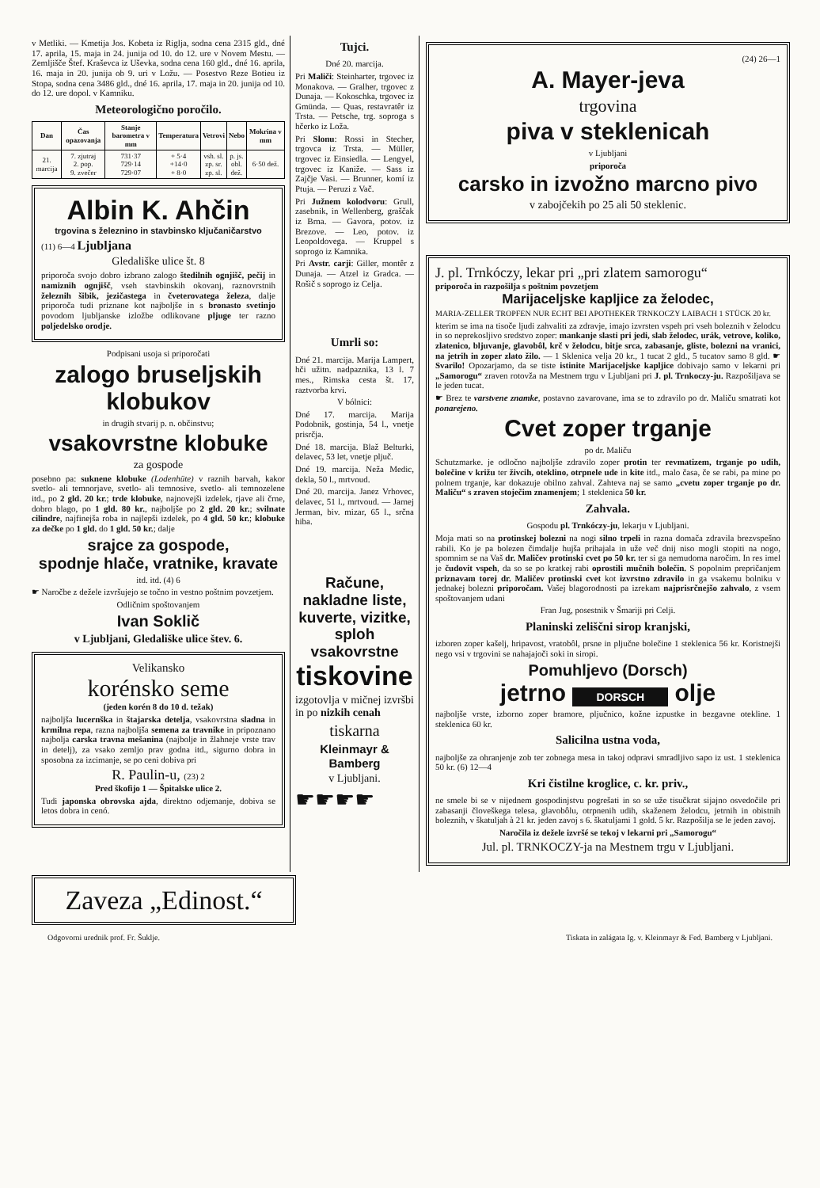v Metliki. — Kmetija Jos. Kobeta iz Riglja, sodna cena 2315 gld., dné 17. aprila, 15. maja in 24. junija od 10. do 12. ure v Novem Mestu. — Zemljišče Štef. Kraševca iz Uševka, sodna cena 160 gld., dné 16. aprila, 16. maja in 20. junija ob 9. uri v Ložu. — Posestvo Reze Botieu iz Stopa, sodna cena 3486 gld., dné 16. aprila, 17. maja in 20. junija od 10. do 12. ure dopol. v Kamniku.
Meteorologično poročilo.
| Dan | Čas opazovanja | Stanje barometra v mm | Temperatura | Vetrovi | Nebo | Mokrina v mm |
| --- | --- | --- | --- | --- | --- | --- |
| 21. marcija | 7. zjutraj 2. pop. 9. zvečer | 731·37 729·14 729·07 | + 5·4 +14·0 + 8·0 | vsh. sl. zp. sr. zp. sl. | p. js. obl. dež. | 6·50 dež. |
Albin K. Ahčin
trgovina s železnino in stavbinsko ključaničarstvo
(11) 6—4 Ljubljana
Gledališke ulice št. 8
priporoča svojo dobro izbrano zalogo štedilnih ognjišč, pečij in namiznih ognjišč, vseh stavbinskih okovanj, raznovrstnih železnih šibik, jezičastega in čveterovatega železa, dalje priporoča tudi priznane kot najboljše in s bronasto svetinjo povodom ljubljanske izložbe odlikovane pljuge ter razno poljedelsko orodje.
Podpisani usoja si priporočati
zalogo bruseljskih klobukov
in drugih stvarij p. n. občinstvu;
vsakovrstne klobuke
za gospode
posebno pa: suknene klobuke (Lodenhüte) v raznih barvah, kakor svetlo- ali temnorjave, svetlo- ali temnosive, svetlo- ali temnozelene itd., po 2 gld. 20 kr.; trde klobuke, najnovejši izdelek, rjave ali črne, dobro blago, po 1 gld. 80 kr., najboljše po 2 gld. 20 kr.; svilnate cilindre, najfinejša roba in najlepši izdelek, po 4 gld. 50 kr.; klobuke za dečke po 1 gld. do 1 gld. 50 kr.; dalje
srajce za gospode,
spodnje hlače, vratnike, kravate
itd. itd. (4) 6
☛ Naročbe z dežele izvršujejo se točno in vestno poštnim povzetjem.
Odličnim spoštovanjem
Ivan Soklič
v Ljubljani, Gledališke ulice štev. 6.
Velikansko
korénsko seme
(jeden korén 8 do 10 d. težak)
najboljša lucernška in štajarska detelja, vsakovrstna sladna in krmilna repa, razna najboljša semena za travnike in pripoznano najbolja carska travna mešanina (najbolje in žlahneje vrste trav in detelj), za vsako zemljo prav godna itd., sigurno dobra in sposobna za izcimanje, se po ceni dobiva pri
R. Paulin-u, (23) 2
Pred škofijo 1 — Špitalske ulice 2.
Tudi japonska obrovska ajda, direktno odjemanje, dobiva se letos dobra in cenó.
Tujci.
Dné 20. marcija.
Pri Maliči: Steinharter, trgovec iz Monakova. — Gralher, trgovec z Dunaja. — Kokoschka, trgovec iz Gmünda. — Quas, restavratêr iz Trsta. — Petsche, trg. soproga s hčerko iz Loža.
Pri Slonu: Rossi in Stecher, trgovca iz Trsta. — Müller, trgovec iz Einsiedla. — Lengyel, trgovec iz Kaniže. — Sass iz Zajčje Vasi. — Brunner, komí iz Ptuja. — Peruzi z Vač.
Pri Južnem kolodvoru: Grull, zasebnik, in Wellenberg, graščak iz Brna. — Gavora, potov. iz Brezove. — Leo, potov. iz Leopoldovega. — Kruppel s soprogo iz Kamnika.
Pri Avstr. carji: Giller, montêr z Dunaja. — Atzel iz Gradca. — Rošič s soprogo iz Celja.
Umrli so:
Dné 21. marcija. Marija Lampert, hči užitn. nadpaznika, 13 l. 7 mes., Rimska cesta št. 17, raztvorba krvi.
V bólnici:
Dné 17. marcija. Marija Podobnik, gostinja, 54 l., vnetje prisrčja.
Dné 18. marcija. Blaž Belturki, delavec, 53 let, vnetje pljuč.
Dné 19. marcija. Neža Medic, dekla, 50 l., mrtvoud.
Dné 20. marcija. Janez Vrhovec, delavec, 51 l., mrtvoud. — Jarnej Jerman, biv. mizar, 65 l., srčna hiba.
Račune, nakladne liste, kuverte, vizitke, sploh vsakovrstne
tiskovine
izgotovlja v mičnej izvršbi in po nizkih cenah
tiskarna
Kleinmayr & Bamberg
v Ljubljani.
☛☛☛☛
(24) 26—1
A. Mayer-jeva
trgovina
piva v steklenicah
v Ljubljani
priporoča
carsko in izvožno marcno pivo
v zabojčekih po 25 ali 50 steklenic.
J. pl. Trnkóczy, lekar pri „pri zlatem samorogu“
priporoča in razpošilja s poštnim povzetjem
Marijaceljske kapljice za želodec,
MARIA-ZELLER TROPFEN NUR ECHT BEI APOTHEKER TRNKOCZY LAIBACH 1 STÜCK 20 kr.
kterim se ima na tisoče ljudi zahvaliti za zdravje, imajo izvrsten vspeh pri vseh boleznih v želodcu in so neprekosljivo sredstvo zoper: mankanje slasti pri jedi, slab želodec, urák, vetrove, koliko, zlatenico, bljuvanje, glavobôl, krč v želodcu, bitje srca, zabasanje, gliste, bolezni na vranici, na jetrih in zoper zlato žilo. — 1 Sklenica velja 20 kr., 1 tucat 2 gld., 5 tucatov samo 8 gld. ☛ Svarilo! Opozarjamo, da se tiste istinite Marijaceljske kapljice dobivajo samo v lekarni pri „Samorogu“ zraven rotovža na Mestnem trgu v Ljubljani pri J. pl. Trnkoczy-ju. Razpošiljava se le jeden tucat.
☛ Brez te varstvene znamke, postavno zavarovane, ima se to zdravilo po dr. Maliču smatrati kot ponarejeno.
Cvet zoper trganje
po dr. Maliču
Schutzmarke. je odločno najboljše zdravilo zoper protin ter revmatizem, trganje po udih, bolečine v križu ter živcih, oteklino, otrpnele ude in kite itd., malo časa, če se rabi, pa mine po polnem trganje, kar dokazuje obilno zahval. Zahteva naj se samo „cvetu zoper trganje po dr. Maliču“ s zraven stoječim znamenjem; 1 steklenica 50 kr.
Zahvala.
Gospodu pl. Trnkóczy-ju, lekarju v Ljubljani.
Moja mati so na protinskej bolezni na nogi silno trpeli in razna domača zdravila brezvspešno rabili. Ko je pa bolezen čimdalje hujša prihajala in uže več dnij niso mogli stopiti na nogo, spomnim se na Vaš dr. Maličev protinski cvet po 50 kr. ter si ga nemudoma naročim. In res imel je čudovit vspeh, da so se po kratkej rabi oprostili mučnih bolečin. S popolnim prepričanjem priznavam torej dr. Maličev protinski cvet kot izvrstno zdravilo in ga vsakemu bolniku v jednakej bolezni priporočam. Vašej blagorodnosti pa izrekam najprisrčnejšo zahvalo, z vsem spoštovanjem udani
Fran Jug, posestnik v Šmariji pri Celji.
Planinski zeliščni sirop kranjski,
izboren zoper kašelj, hripavost, vratobôl, prsne in pljučne bolečine 1 steklenica 56 kr. Koristnejši nego vsi v trgovini se nahajajoči soki in siropi.
Pomuhljevo (Dorsch)
jetrno DORSCH olje
najboljše vrste, izborno zoper bramore, pljučnico, kožne izpustke in bezgavne otekline. 1 steklenica 60 kr.
Salicilna ustna voda,
najboljše za ohranjenje zob ter zobnega mesa in takoj odpravi smradljivo sapo iz ust. 1 steklenica 50 kr. (6) 12—4
Kri čistilne kroglice, c. kr. priv.,
ne smele bi se v nijednem gospodinjstvu pogrešati in so se uže tisučkrat sijajno osvedočile pri zabasanji človeškega telesa, glavobôlu, otrpnenih udih, skaženem želodcu, jetrnih in obistnih boleznih, v škatuljah à 21 kr. jeden zavoj s 6. škatuljami 1 gold. 5 kr. Razpošilja se le jeden zavoj.
Naročila iz dežele izvršé se tekoj v lekarni pri „Samorogu“
Jul. pl. TRNKOCZY-ja na Mestnem trgu v Ljubljani.
Zaveza „Edinost.“
Odgovorni urednik prof. Fr. Šuklje. Tiskata in zalágata Ig. v. Kleinmayr & Fed. Bamberg v Ljubljani.